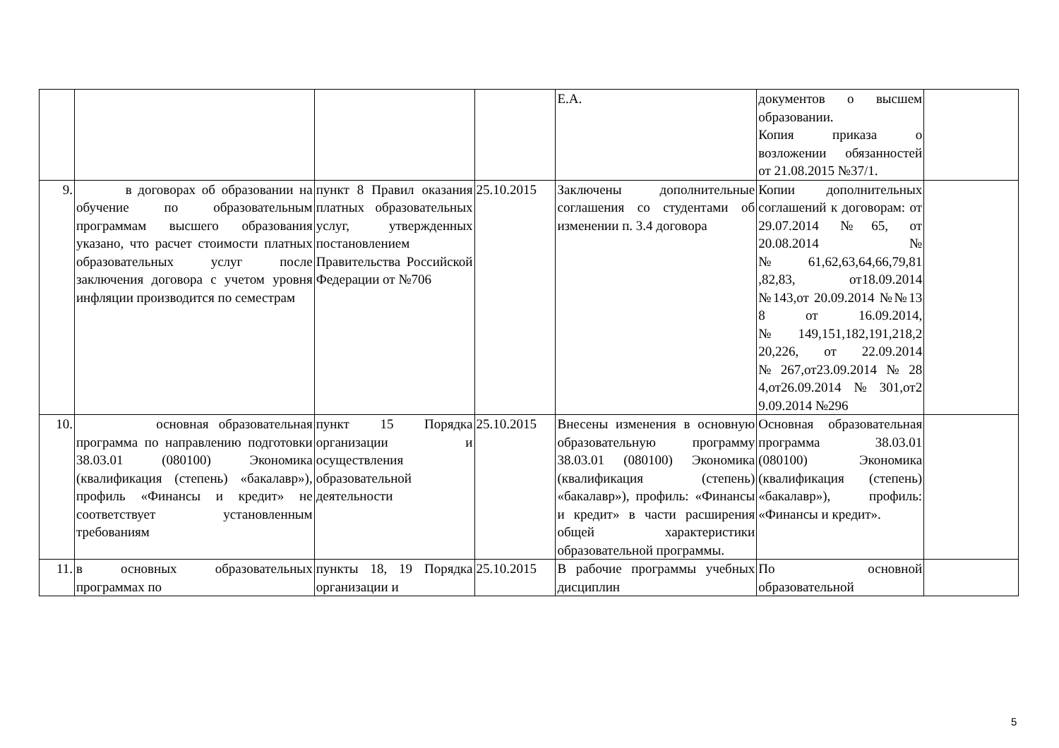| | | | | Е.А. | документов о высшем образовании. Копия приказа о возложении обязанностей от 21.08.2015 №37/1. | |
| 9. | в договорах об образовании на обучение по образовательным программам высшего образования указано, что расчет стоимости платных образовательных услуг после заключения договора с учетом уровня инфляции производится по семестрам | пункт 8 Правил оказания платных образовательных услуг, утвержденных постановлением Правительства Российской Федерации от №706 | 25.10.2015 | Заключены дополнительные соглашения со студентами об изменении п. 3.4 договора | Копии дополнительных соглашений к договорам: от 29.07.2014 №65, от 20.08.2014 №№61,62,63,64,66,79,81 ,82,83, от18.09.2014 №143,от 20.09.2014 №№13 8 от 16.09.2014, №149,151,182,191,218,2 20,226, от 22.09.2014 №267,от23.09.2014№28 4,от26.09.2014№301,от2 9.09.2014 №296 | |
| 10. | основная образовательная программа по направлению подготовки 38.03.01 (080100) Экономика (квалификация (степень) «бакалавр»), профиль «Финансы и кредит» не соответствует установленным требованиям | пункт 15 Порядка организации и осуществления образовательной деятельности | 25.10.2015 | Внесены изменения в основную образовательную программу 38.03.01 (080100) Экономика (квалификация (степень) «бакалавр»), профиль: «Финансы и кредит» в части расширения общей характеристики образовательной программы. | Основная образовательная программа 38.03.01 (080100) Экономика (квалификация (степень) «бакалавр»), профиль: «Финансы и кредит». | |
| 11. | в основных образовательных программах по | пункты 18, 19 Порядка организации и | 25.10.2015 | В рабочие программы учебных дисциплин | По основной образовательной | |
5